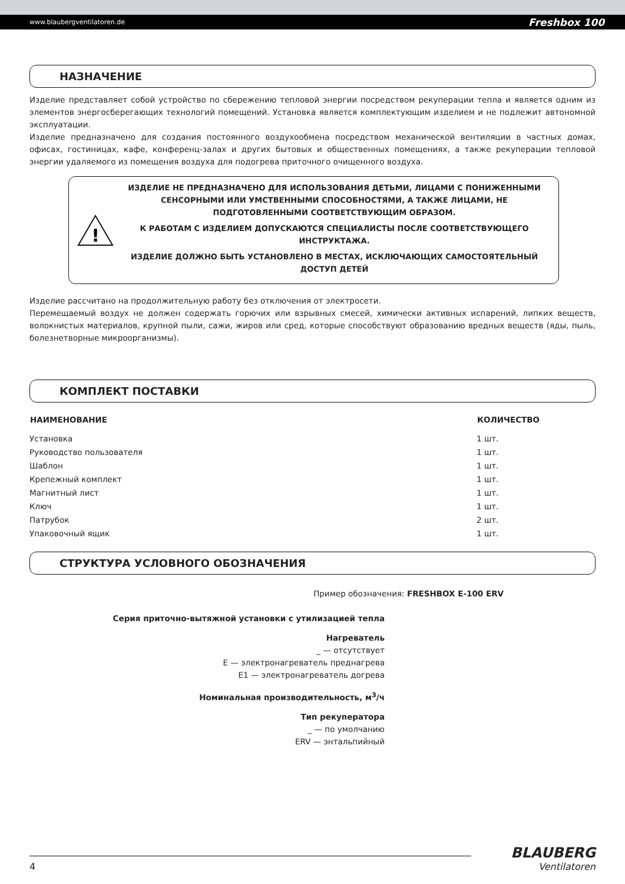www.blaubergventilatoren.de Freshbox 100
НАЗНАЧЕНИЕ
Изделие представляет собой устройство по сбережению тепловой энергии посредством рекуперации тепла и является одним из элементов энергосберегающих технологий помещений. Установка является комплектующим изделием и не подлежит автономной эксплуатации.
Изделие предназначено для создания постоянного воздухообмена посредством механической вентиляции в частных домах, офисах, гостиницах, кафе, конференц-залах и других бытовых и общественных помещениях, а также рекуперации тепловой энергии удаляемого из помещения воздуха для подогрева приточного очищенного воздуха.
!
ИЗДЕЛИЕ НЕ ПРЕДНАЗНАЧЕНО ДЛЯ ИСПОЛЬЗОВАНИЯ ДЕТЬМИ, ЛИЦАМИ С ПОНИЖЕННЫМИ СЕНСОРНЫМИ ИЛИ УМСТВЕННЫМИ СПОСОБНОСТЯМИ, А ТАКЖЕ ЛИЦАМИ, НЕ ПОДГОТОВЛЕННЫМИ СООТВЕТСТВУЮЩИМ ОБРАЗОМ.
К РАБОТАМ С ИЗДЕЛИЕМ ДОПУСКАЮТСЯ СПЕЦИАЛИСТЫ ПОСЛЕ СООТВЕТСТВУЮЩЕГО ИНСТРУКТАЖА.
ИЗДЕЛИЕ ДОЛЖНО БЫТЬ УСТАНОВЛЕНО В МЕСТАХ, ИСКЛЮЧАЮЩИХ САМОСТОЯТЕЛЬНЫЙ ДОСТУП ДЕТЕЙ
Изделие рассчитано на продолжительную работу без отключения от электросети.
Перемещаемый воздух не должен содержать горючих или взрывных смесей, химически активных испарений, липких веществ, волокнистых материалов, крупной пыли, сажи, жиров или сред, которые способствуют образованию вредных веществ (яды, пыль, болезнетворные микроорганизмы).
КОМПЛЕКТ ПОСТАВКИ
| НАИМЕНОВАНИЕ | КОЛИЧЕСТВО |
| --- | --- |
| Установка | 1 шт. |
| Руководство пользователя | 1 шт. |
| Шаблон | 1 шт. |
| Крепежный комплект | 1 шт. |
| Магнитный лист | 1 шт. |
| Ключ | 1 шт. |
| Патрубок | 2 шт. |
| Упаковочный ящик | 1 шт. |
СТРУКТУРА УСЛОВНОГО ОБОЗНАЧЕНИЯ
Пример обозначения: FRESHBOX E-100 ERV
Серия приточно-вытяжной установки с утилизацией тепла
Нагреватель
_ — отсутствует
E — электронагреватель преднагрева
E1 — электронагреватель догрева
Номинальная производительность, м<sup>3</sup>/ч
Тип рекуператора
_ — по умолчанию
ERV — энтальпийный
4
BLAUBERG
Ventilatoren